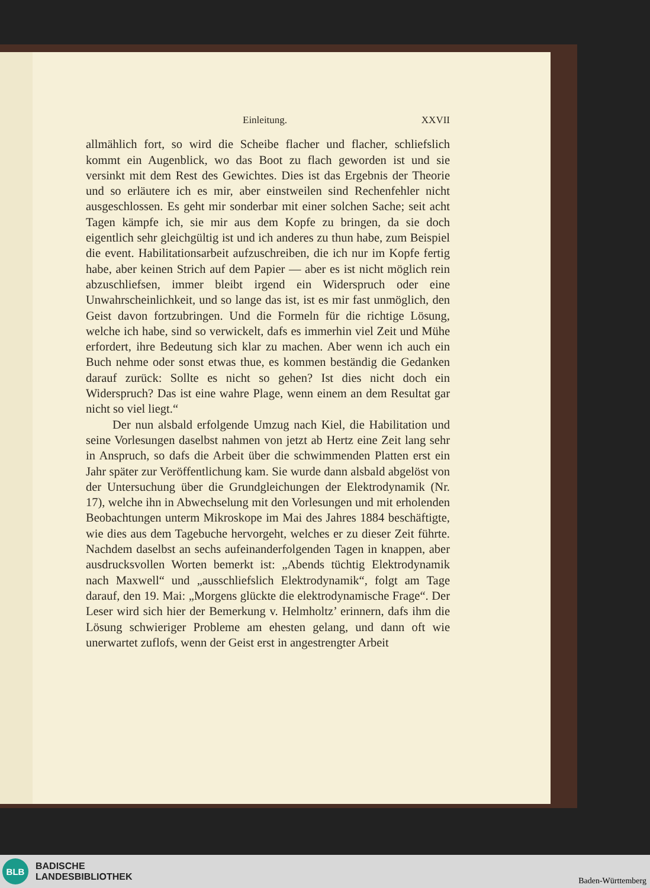Einleitung. XXVII
allmählich fort, so wird die Scheibe flacher und flacher, schliefslich kommt ein Augenblick, wo das Boot zu flach geworden ist und sie versinkt mit dem Rest des Gewichtes. Dies ist das Ergebnis der Theorie und so erläutere ich es mir, aber einstweilen sind Rechenfehler nicht ausgeschlossen. Es geht mir sonderbar mit einer solchen Sache; seit acht Tagen kämpfe ich, sie mir aus dem Kopfe zu bringen, da sie doch eigentlich sehr gleichgültig ist und ich anderes zu thun habe, zum Beispiel die event. Habilitationsarbeit aufzuschreiben, die ich nur im Kopfe fertig habe, aber keinen Strich auf dem Papier — aber es ist nicht möglich rein abzuschliefsen, immer bleibt irgend ein Widerspruch oder eine Unwahrscheinlichkeit, und so lange das ist, ist es mir fast unmöglich, den Geist davon fortzubringen. Und die Formeln für die richtige Lösung, welche ich habe, sind so verwickelt, dafs es immerhin viel Zeit und Mühe erfordert, ihre Bedeutung sich klar zu machen. Aber wenn ich auch ein Buch nehme oder sonst etwas thue, es kommen beständig die Gedanken darauf zurück: Sollte es nicht so gehen? Ist dies nicht doch ein Widerspruch? Das ist eine wahre Plage, wenn einem an dem Resultat gar nicht so viel liegt.“
Der nun alsbald erfolgende Umzug nach Kiel, die Habilitation und seine Vorlesungen daselbst nahmen von jetzt ab Hertz eine Zeit lang sehr in Anspruch, so dafs die Arbeit über die schwimmenden Platten erst ein Jahr später zur Veröffentlichung kam. Sie wurde dann alsbald abgelöst von der Untersuchung über die Grundgleichungen der Elektrodynamik (Nr. 17), welche ihn in Abwechselung mit den Vorlesungen und mit erholenden Beobachtungen unterm Mikroskope im Mai des Jahres 1884 beschäftigte, wie dies aus dem Tagebuche hervorgeht, welches er zu dieser Zeit führte. Nachdem daselbst an sechs aufeinanderfolgenden Tagen in knappen, aber ausdrucksvollen Worten bemerkt ist: „Abends tüchtig Elektrodynamik nach Maxwell“ und „ausschliefslich Elektrodynamik“, folgt am Tage darauf, den 19. Mai: „Morgens glückte die elektrodynamische Frage“. Der Leser wird sich hier der Bemerkung v. Helmholtz’ erinnern, dafs ihm die Lösung schwieriger Probleme am ehesten gelang, und dann oft wie unerwartet zuflofs, wenn der Geist erst in angestrengter Arbeit
BLB
BADISCHE
LANDESBIBLIOTHEK
Baden-Württemberg